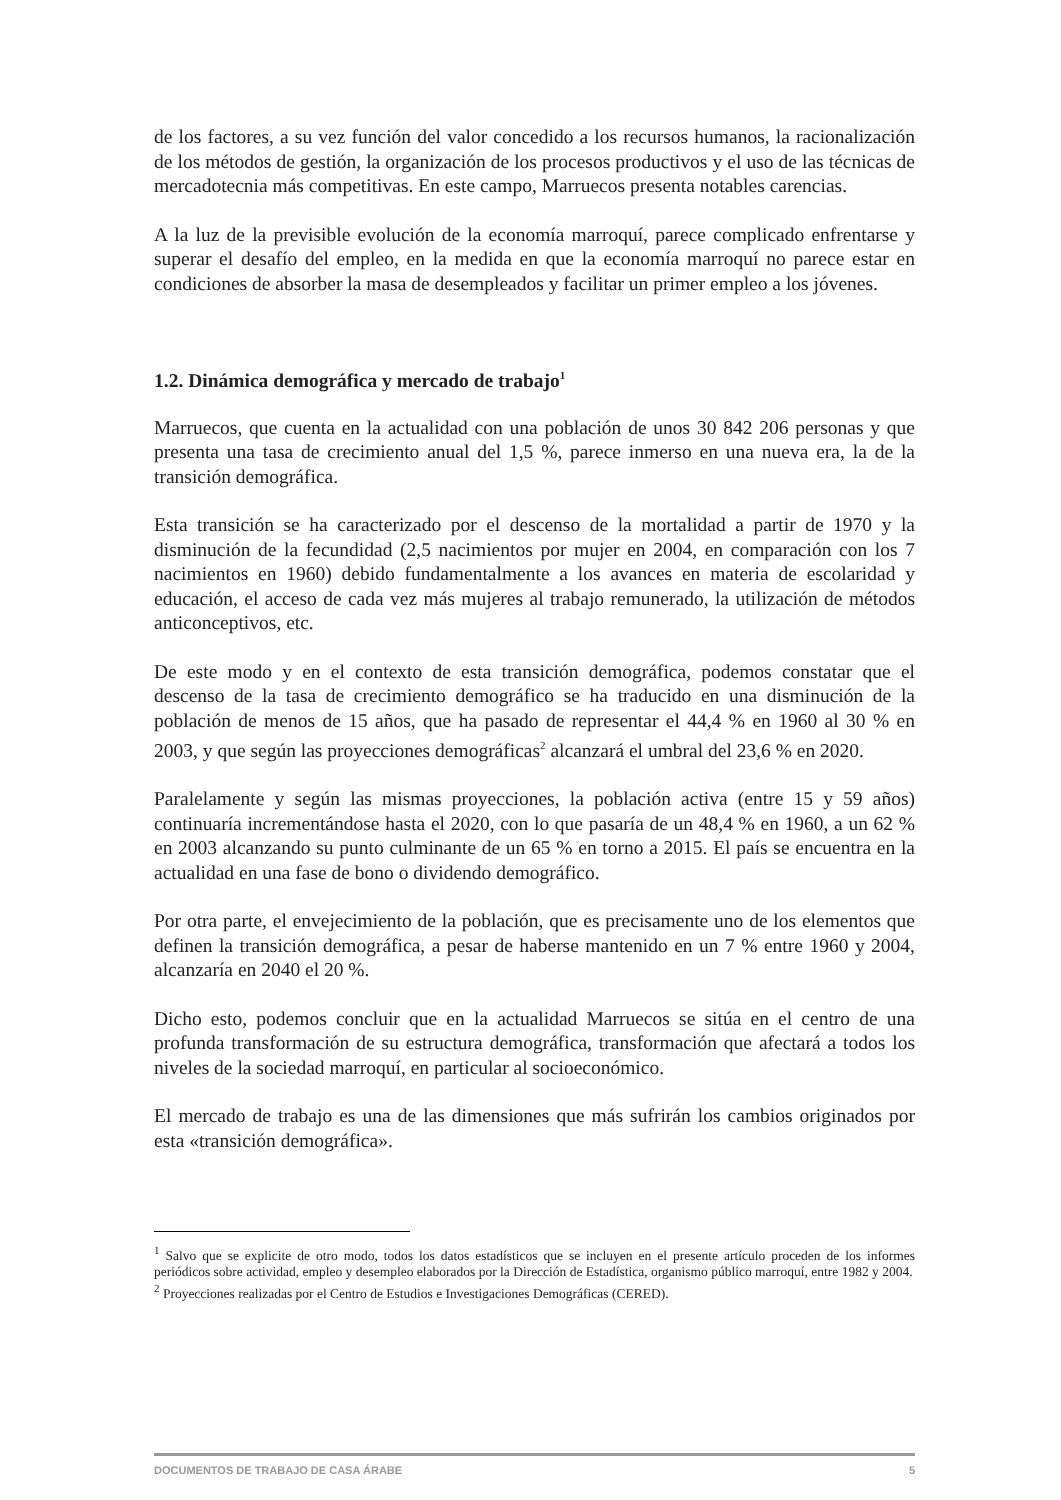de los factores, a su vez función del valor concedido a los recursos humanos, la racionalización de los métodos de gestión, la organización de los procesos productivos y el uso de las técnicas de mercadotecnia más competitivas. En este campo, Marruecos presenta notables carencias.
A la luz de la previsible evolución de la economía marroquí, parece complicado enfrentarse y superar el desafío del empleo, en la medida en que la economía marroquí no parece estar en condiciones de absorber la masa de desempleados y facilitar un primer empleo a los jóvenes.
1.2. Dinámica demográfica y mercado de trabajo<sup>1</sup>
Marruecos, que cuenta en la actualidad con una población de unos 30 842 206 personas y que presenta una tasa de crecimiento anual del 1,5 %, parece inmerso en una nueva era, la de la transición demográfica.
Esta transición se ha caracterizado por el descenso de la mortalidad a partir de 1970 y la disminución de la fecundidad (2,5 nacimientos por mujer en 2004, en comparación con los 7 nacimientos en 1960) debido fundamentalmente a los avances en materia de escolaridad y educación, el acceso de cada vez más mujeres al trabajo remunerado, la utilización de métodos anticonceptivos, etc.
De este modo y en el contexto de esta transición demográfica, podemos constatar que el descenso de la tasa de crecimiento demográfico se ha traducido en una disminución de la población de menos de 15 años, que ha pasado de representar el 44,4 % en 1960 al 30 % en 2003, y que según las proyecciones demográficas<sup>2</sup> alcanzará el umbral del 23,6 % en 2020.
Paralelamente y según las mismas proyecciones, la población activa (entre 15 y 59 años) continuaría incrementándose hasta el 2020, con lo que pasaría de un 48,4 % en 1960, a un 62 % en 2003 alcanzando su punto culminante de un 65 % en torno a 2015. El país se encuentra en la actualidad en una fase de bono o dividendo demográfico.
Por otra parte, el envejecimiento de la población, que es precisamente uno de los elementos que definen la transición demográfica, a pesar de haberse mantenido en un 7 % entre 1960 y 2004, alcanzaría en 2040 el 20 %.
Dicho esto, podemos concluir que en la actualidad Marruecos se sitúa en el centro de una profunda transformación de su estructura demográfica, transformación que afectará a todos los niveles de la sociedad marroquí, en particular al socioeconómico.
El mercado de trabajo es una de las dimensiones que más sufrirán los cambios originados por esta «transición demográfica».
<sup>1</sup> Salvo que se explicite de otro modo, todos los datos estadísticos que se incluyen en el presente artículo proceden de los informes periódicos sobre actividad, empleo y desempleo elaborados por la Dirección de Estadística, organismo público marroquí, entre 1982 y 2004.
<sup>2</sup> Proyecciones realizadas por el Centro de Estudios e Investigaciones Demográficas (CERED).
DOCUMENTOS DE TRABAJO DE CASA ÁRABE 5